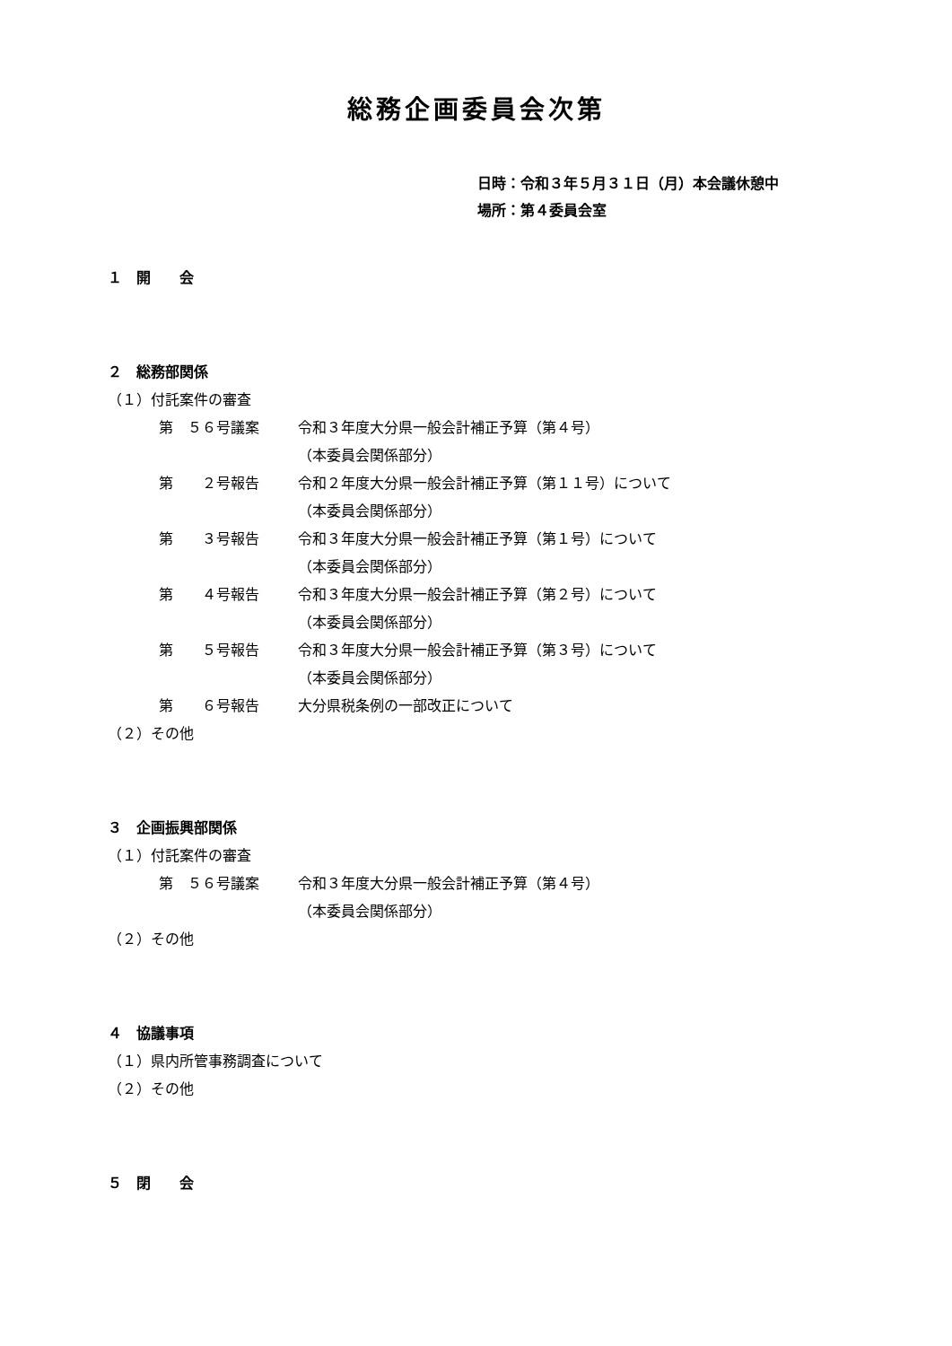総務企画委員会次第
日時：令和３年５月３１日（月）本会議休憩中
場所：第４委員会室
１　開　　会
２　総務部関係
（１）付託案件の審査
第　５６号議案 令和３年度大分県一般会計補正予算（第４号）
（本委員会関係部分）
第　　２号報告 令和２年度大分県一般会計補正予算（第１１号）について
（本委員会関係部分）
第　　３号報告 令和３年度大分県一般会計補正予算（第１号）について
（本委員会関係部分）
第　　４号報告 令和３年度大分県一般会計補正予算（第２号）について
（本委員会関係部分）
第　　５号報告 令和３年度大分県一般会計補正予算（第３号）について
（本委員会関係部分）
第　　６号報告 大分県税条例の一部改正について
（２）その他
３　企画振興部関係
（１）付託案件の審査
第　５６号議案 令和３年度大分県一般会計補正予算（第４号）
（本委員会関係部分）
（２）その他
４　協議事項
（１）県内所管事務調査について
（２）その他
５　閉　　会